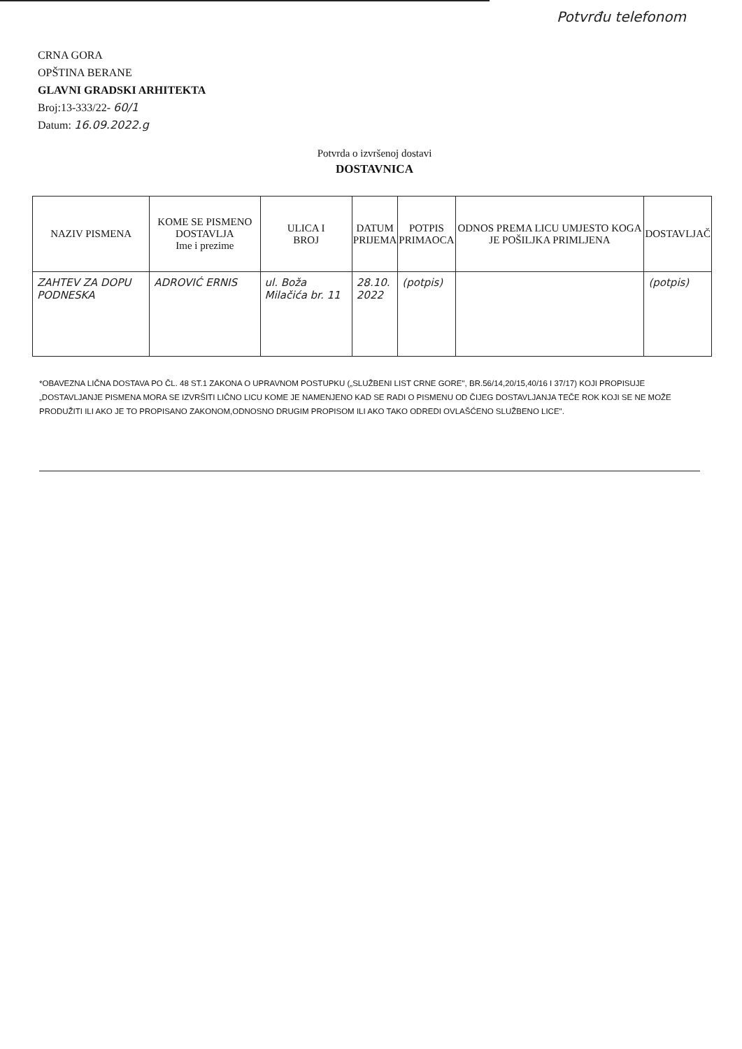Potvrđu telefonom
CRNA GORA
OPŠTINA BERANE
GLAVNI GRADSKI ARHITEKTA
Broj:13-333/22- 60/1
Datum: 16.09.2022.g
Potvrda o izvršenoj dostavi
DOSTAVNICA
| NAZIV PISMENA | KOME SE PISMENO DOSTAVLJA Ime i prezime | ULICA I BROJ | DATUM PRIJEMA | POTPIS PRIMAOCA | ODNOS PREMA LICU UMJESTO KOGA JE POŠILJKA PRIMLJENA | DOSTAVLJAČ |
| --- | --- | --- | --- | --- | --- | --- |
| ZAHTEV ZA DOPU PODNESKA | ADROVIĆ ERNIS | ul. Boža Milačića br. 11 | 28.10. 2022 | (potpis) | | (potpis) |
*OBAVEZNA LIČNA DOSTAVA PO ČL. 48 ST.1 ZAKONA O UPRAVNOM POSTUPKU („SLUŽBENI LIST CRNE GORE", BR.56/14,20/15,40/16 I 37/17) KOJI PROPISUJE „DOSTAVLJANJE PISMENA MORA SE IZVRŠITI LIČNO LICU KOME JE NAMENJENO KAD SE RADI O PISMENU OD ČIJEG DOSTAVLJANJA TEČE ROK KOJI SE NE MOŽE PRODUŽITI ILI AKO JE TO PROPISANO ZAKONOM,ODNOSNO DRUGIM PROPISOM ILI AKO TAKO ODREDI OVLAŠĆENO SLUŽBENO LICE".